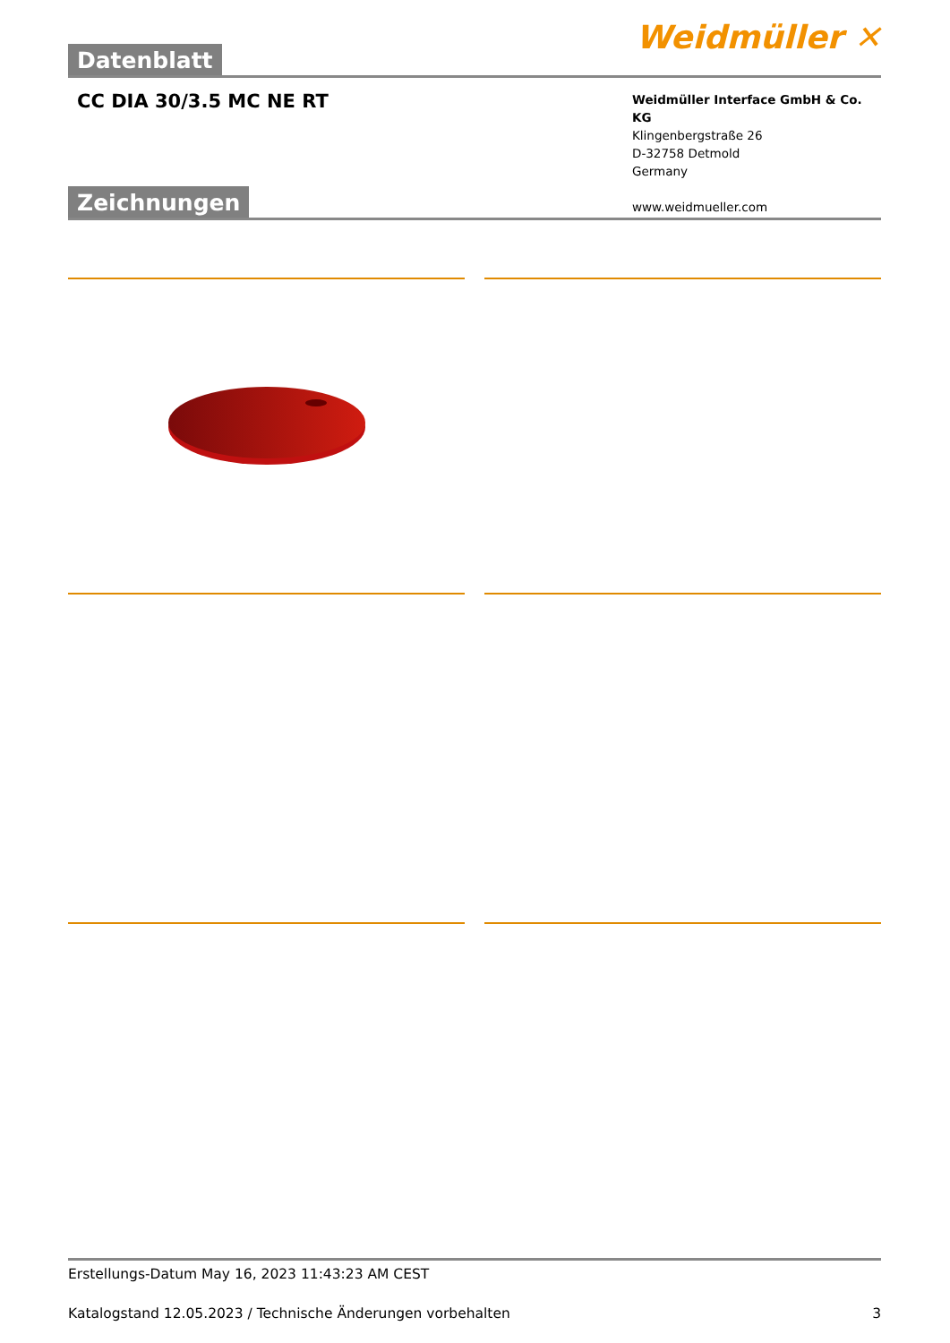Datenblatt
Weidmüller ✕
CC DIA 30/3.5 MC NE RT
Weidmüller Interface GmbH & Co. KG
Klingenbergstraße 26
D-32758 Detmold
Germany
www.weidmueller.com
Zeichnungen
Erstellungs-Datum May 16, 2023 11:43:23 AM CEST
Katalogstand 12.05.2023 / Technische Änderungen vorbehalten 3